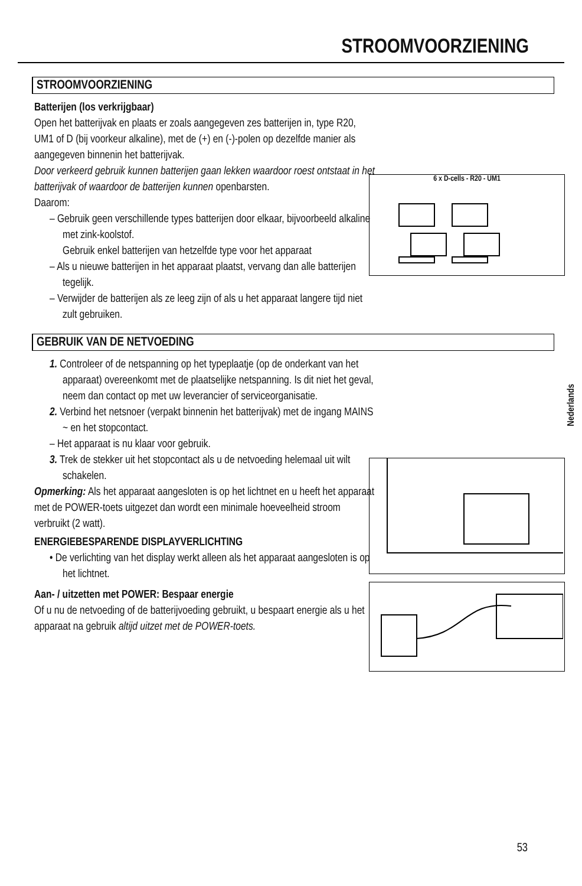STROOMVOORZIENING
STROOMVOORZIENING
Batterijen (los verkrijgbaar)
Open het batterijvak en plaats er zoals aangegeven zes batterijen in, type R20, UM1 of D (bij voorkeur alkaline), met de (+) en (-)-polen op dezelfde manier als aangegeven binnenin het batterijvak.
Door verkeerd gebruik kunnen batterijen gaan lekken waardoor roest ontstaat in het batterijvak of waardoor de batterijen kunnen openbarsten.
Daarom:
– Gebruik geen verschillende types batterijen door elkaar, bijvoorbeeld alkaline met zink-koolstof.
Gebruik enkel batterijen van hetzelfde type voor het apparaat
– Als u nieuwe batterijen in het apparaat plaatst, vervang dan alle batterijen tegelijk.
– Verwijder de batterijen als ze leeg zijn of als u het apparaat langere tijd niet zult gebruiken.
GEBRUIK VAN DE NETVOEDING
1. Controleer of de netspanning op het typeplaatje (op de onderkant van het apparaat) overeenkomt met de plaatselijke netspanning. Is dit niet het geval, neem dan contact op met uw leverancier of serviceorganisatie.
2. Verbind het netsnoer (verpakt binnenin het batterijvak) met de ingang MAINS ~ en het stopcontact.
– Het apparaat is nu klaar voor gebruik.
3. Trek de stekker uit het stopcontact als u de netvoeding helemaal uit wilt schakelen.
Opmerking: Als het apparaat aangesloten is op het lichtnet en u heeft het apparaat met de POWER-toets uitgezet dan wordt een minimale hoeveelheid stroom verbruikt (2 watt).
ENERGIEBESPARENDE DISPLAYVERLICHTING
• De verlichting van het display werkt alleen als het apparaat aangesloten is op het lichtnet.
Aan- / uitzetten met POWER: Bespaar energie
Of u nu de netvoeding of de batterijvoeding gebruikt, u bespaart energie als u het apparaat na gebruik altijd uitzet met de POWER-toets.
6 x D-cells - R20 - UM1
Nederlands
53